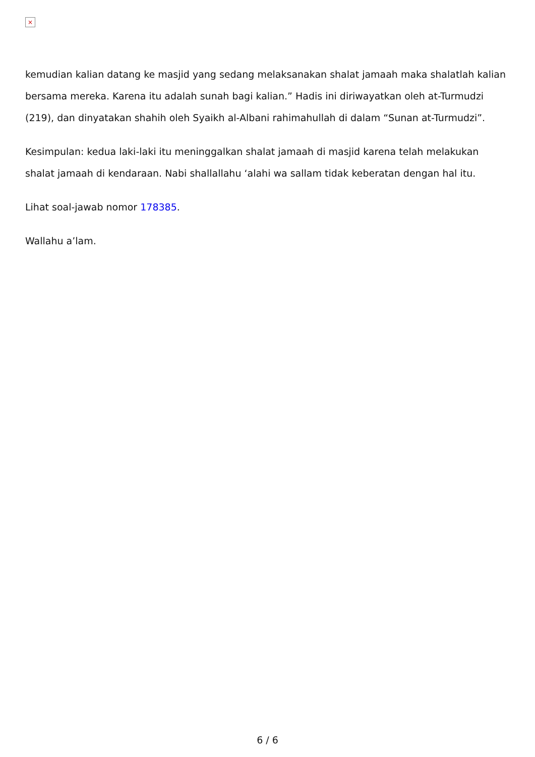×
kemudian kalian datang ke masjid yang sedang melaksanakan shalat jamaah maka shalatlah kalian bersama mereka. Karena itu adalah sunah bagi kalian.” Hadis ini diriwayatkan oleh at-Turmudzi (219), dan dinyatakan shahih oleh Syaikh al-Albani rahimahullah di dalam “Sunan at-Turmudzi”.
Kesimpulan: kedua laki-laki itu meninggalkan shalat jamaah di masjid karena telah melakukan shalat jamaah di kendaraan. Nabi shallallahu ‘alahi wa sallam tidak keberatan dengan hal itu.
Lihat soal-jawab nomor 178385.
Wallahu a’lam.
6 / 6